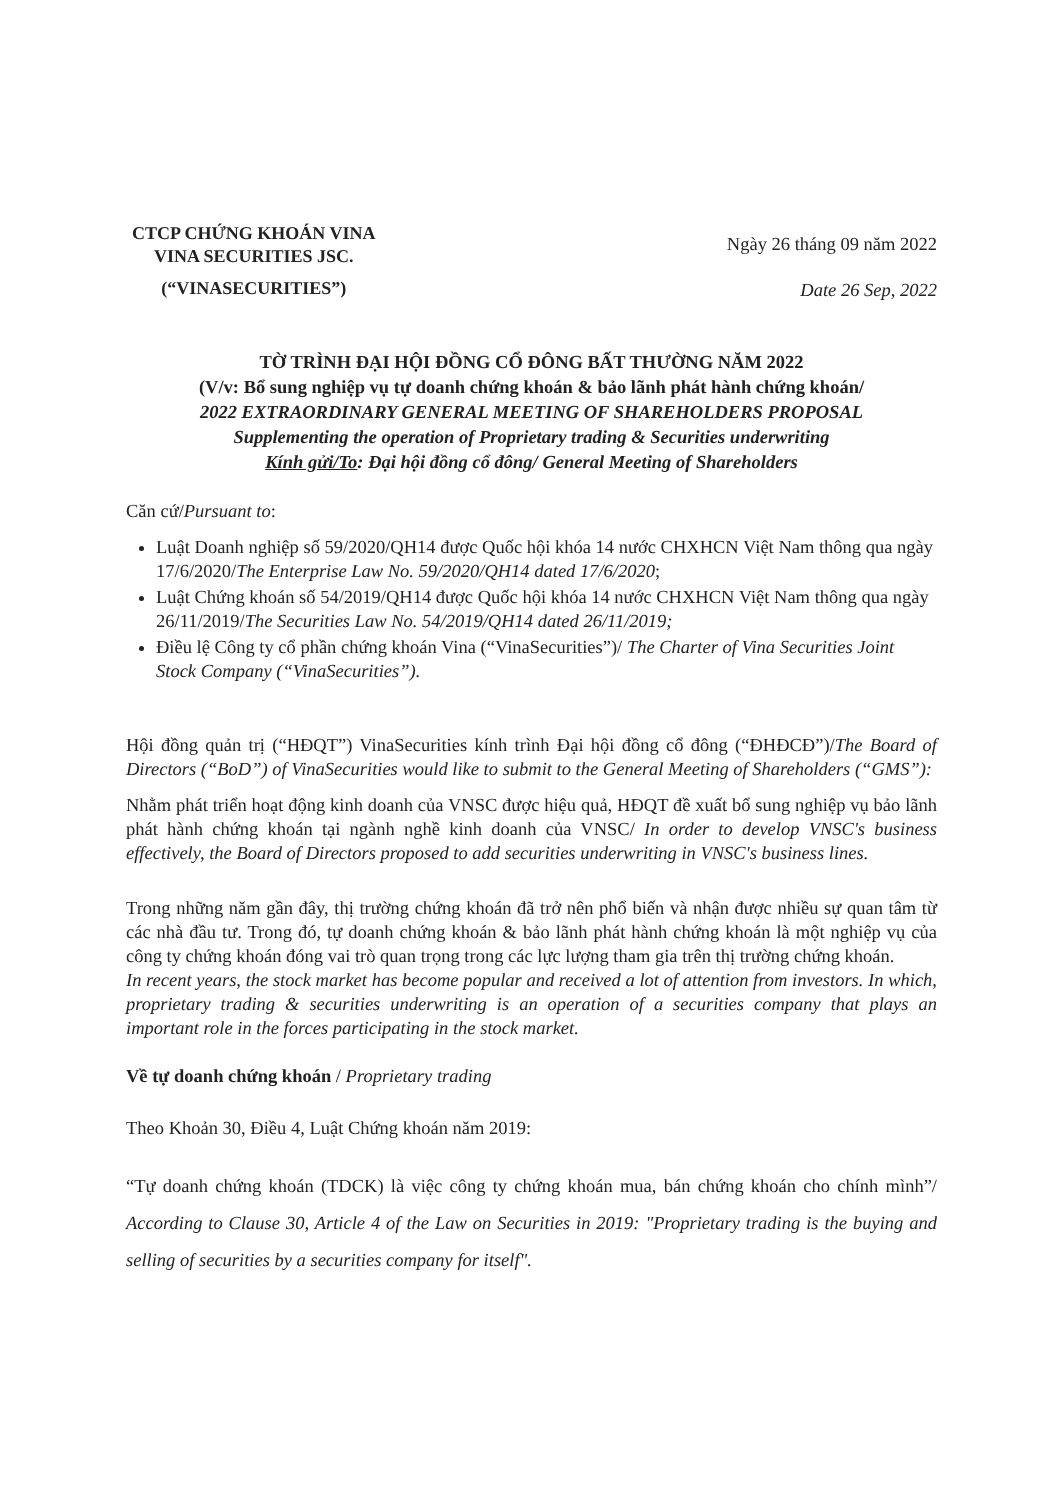CTCP CHỨNG KHOÁN VINA
VINA SECURITIES JSC.
(“VINASECURITIES”)
Ngày 26 tháng 09 năm 2022
Date 26 Sep, 2022
TỜ TRÌNH ĐẠI HỘI ĐỒNG CỔ ĐÔNG BẤT THƯỜNG NĂM 2022
(V/v: Bổ sung nghiệp vụ tự doanh chứng khoán & bảo lãnh phát hành chứng khoán/
2022 EXTRAORDINARY GENERAL MEETING OF SHAREHOLDERS PROPOSAL
Supplementing the operation of Proprietary trading & Securities underwriting
Kính gửi/To: Đại hội đồng cổ đông/ General Meeting of Shareholders
Căn cứ/Pursuant to:
Luật Doanh nghiệp số 59/2020/QH14 được Quốc hội khóa 14 nước CHXHCN Việt Nam thông qua ngày 17/6/2020/The Enterprise Law No. 59/2020/QH14 dated 17/6/2020;
Luật Chứng khoán số 54/2019/QH14 được Quốc hội khóa 14 nước CHXHCN Việt Nam thông qua ngày 26/11/2019/The Securities Law No. 54/2019/QH14 dated 26/11/2019;
Điều lệ Công ty cổ phần chứng khoán Vina (“VinaSecurities”)/ The Charter of Vina Securities Joint Stock Company (“VinaSecurities”).
Hội đồng quản trị (“HĐQT”) VinaSecurities kính trình Đại hội đồng cổ đông (“ĐHĐCĐ”)/The Board of Directors (“BoD”) of VinaSecurities would like to submit to the General Meeting of Shareholders (“GMS”):
Nhằm phát triển hoạt động kinh doanh của VNSC được hiệu quả, HĐQT đề xuất bổ sung nghiệp vụ bảo lãnh phát hành chứng khoán tại ngành nghề kinh doanh của VNSC/ In order to develop VNSC's business effectively, the Board of Directors proposed to add securities underwriting in VNSC's business lines.
Trong những năm gần đây, thị trường chứng khoán đã trở nên phổ biến và nhận được nhiều sự quan tâm từ các nhà đầu tư. Trong đó, tự doanh chứng khoán & bảo lãnh phát hành chứng khoán là một nghiệp vụ của công ty chứng khoán đóng vai trò quan trọng trong các lực lượng tham gia trên thị trường chứng khoán.
In recent years, the stock market has become popular and received a lot of attention from investors. In which, proprietary trading & securities underwriting is an operation of a securities company that plays an important role in the forces participating in the stock market.
Về tự doanh chứng khoán / Proprietary trading
Theo Khoản 30, Điều 4, Luật Chứng khoán năm 2019:
“Tự doanh chứng khoán (TDCK) là việc công ty chứng khoán mua, bán chứng khoán cho chính mình”/ According to Clause 30, Article 4 of the Law on Securities in 2019: "Proprietary trading is the buying and selling of securities by a securities company for itself".